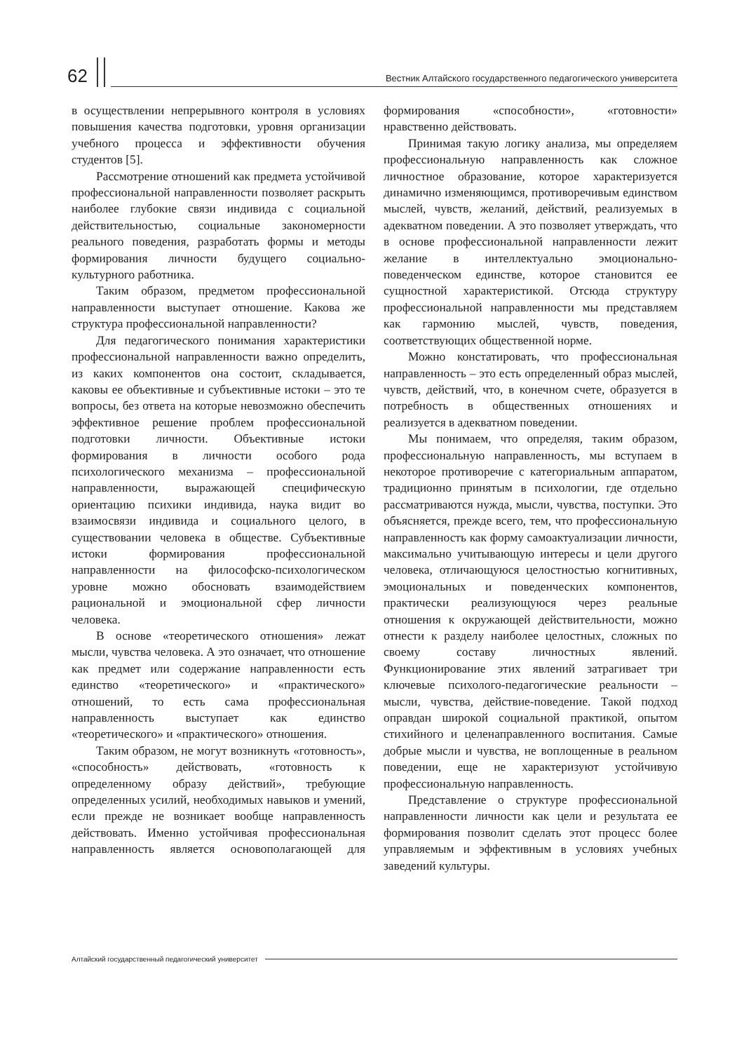62
Вестник Алтайского государственного педагогического университета
в осуществлении непрерывного контроля в условиях повышения качества подготовки, уровня организации учебного процесса и эффективности обучения студентов [5].
Рассмотрение отношений как предмета устойчивой профессиональной направленности позволяет раскрыть наиболее глубокие связи индивида с социальной действительностью, социальные закономерности реального поведения, разработать формы и методы формирования личности будущего социально-культурного работника.
Таким образом, предметом профессиональной направленности выступает отношение. Какова же структура профессиональной направленности?
Для педагогического понимания характеристики профессиональной направленности важно определить, из каких компонентов она состоит, складывается, каковы ее объективные и субъективные истоки – это те вопросы, без ответа на которые невозможно обеспечить эффективное решение проблем профессиональной подготовки личности. Объективные истоки формирования в личности особого рода психологического механизма – профессиональной направленности, выражающей специфическую ориентацию психики индивида, наука видит во взаимосвязи индивида и социального целого, в существовании человека в обществе. Субъективные истоки формирования профессиональной направленности на философско-психологическом уровне можно обосновать взаимодействием рациональной и эмоциональной сфер личности человека.
В основе «теоретического отношения» лежат мысли, чувства человека. А это означает, что отношение как предмет или содержание направленности есть единство «теоретического» и «практического» отношений, то есть сама профессиональная направленность выступает как единство «теоретического» и «практического» отношения.
Таким образом, не могут возникнуть «готовность», «способность» действовать, «готовность к определенному образу действий», требующие определенных усилий, необходимых навыков и умений, если прежде не возникает вообще направленность действовать. Именно устойчивая профессиональная направленность является основополагающей для формирования «способности», «готовности» нравственно действовать.
Принимая такую логику анализа, мы определяем профессиональную направленность как сложное личностное образование, которое характеризуется динамично изменяющимся, противоречивым единством мыслей, чувств, желаний, действий, реализуемых в адекватном поведении. А это позволяет утверждать, что в основе профессиональной направленности лежит желание в интеллектуально эмоционально-поведенческом единстве, которое становится ее сущностной характеристикой. Отсюда структуру профессиональной направленности мы представляем как гармонию мыслей, чувств, поведения, соответствующих общественной норме.
Можно констатировать, что профессиональная направленность – это есть определенный образ мыслей, чувств, действий, что, в конечном счете, образуется в потребность в общественных отношениях и реализуется в адекватном поведении.
Мы понимаем, что определяя, таким образом, профессиональную направленность, мы вступаем в некоторое противоречие с категориальным аппаратом, традиционно принятым в психологии, где отдельно рассматриваются нужда, мысли, чувства, поступки. Это объясняется, прежде всего, тем, что профессиональную направленность как форму самоактуализации личности, максимально учитывающую интересы и цели другого человека, отличающуюся целостностью когнитивных, эмоциональных и поведенческих компонентов, практически реализующуюся через реальные отношения к окружающей действительности, можно отнести к разделу наиболее целостных, сложных по своему составу личностных явлений. Функционирование этих явлений затрагивает три ключевые психолого-педагогические реальности – мысли, чувства, действие-поведение. Такой подход оправдан широкой социальной практикой, опытом стихийного и целенаправленного воспитания. Самые добрые мысли и чувства, не воплощенные в реальном поведении, еще не характеризуют устойчивую профессиональную направленность.
Представление о структуре профессиональной направленности личности как цели и результата ее формирования позволит сделать этот процесс более управляемым и эффективным в условиях учебных заведений культуры.
Алтайский государственный педагогический университет